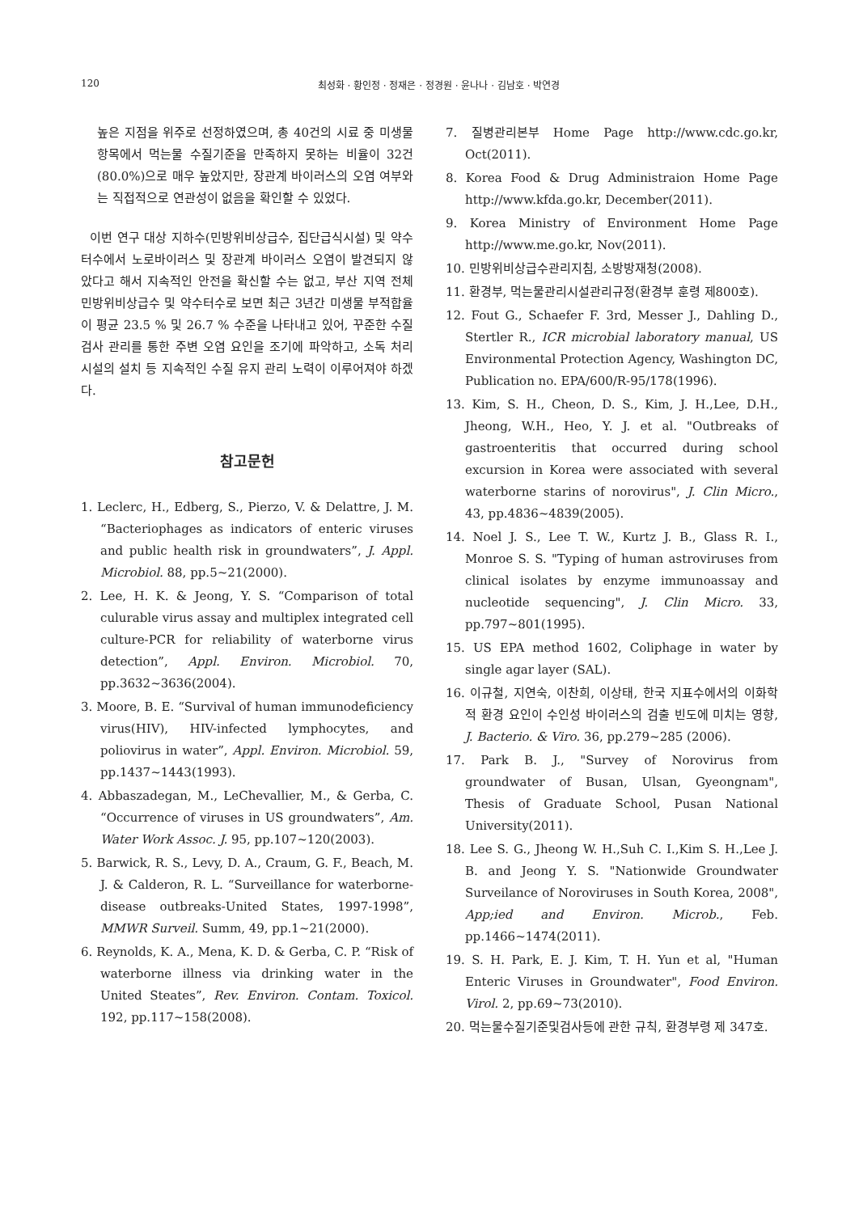120 최성화 · 황인정 · 정재은 · 정경원 · 윤나나 · 김남호 · 박연경
높은 지점을 위주로 선정하였으며, 총 40건의 시료 중 미생물 항목에서 먹는물 수질기준을 만족하지 못하는 비율이 32건(80.0%)으로 매우 높았지만, 장관계 바이러스의 오염 여부와는 직접적으로 연관성이 없음을 확인할 수 있었다.
이번 연구 대상 지하수(민방위비상급수, 집단급식시설) 및 약수터수에서 노로바이러스 및 장관계 바이러스 오염이 발견되지 않았다고 해서 지속적인 안전을 확신할 수는 없고, 부산 지역 전체 민방위비상급수 및 약수터수로 보면 최근 3년간 미생물 부적합율이 평균 23.5 % 및 26.7 % 수준을 나타내고 있어, 꾸준한 수질 검사 관리를 통한 주변 오염 요인을 조기에 파악하고, 소독 처리 시설의 설치 등 지속적인 수질 유지 관리 노력이 이루어져야 하겠다.
참고문헌
1. Leclerc, H., Edberg, S., Pierzo, V. & Delattre, J. M. “Bacteriophages as indicators of enteric viruses and public health risk in groundwaters”, J. Appl. Microbiol. 88, pp.5~21(2000).
2. Lee, H. K. & Jeong, Y. S. “Comparison of total culurable virus assay and multiplex integrated cell culture-PCR for reliability of waterborne virus detection”, Appl. Environ. Microbiol. 70, pp.3632~3636(2004).
3. Moore, B. E. “Survival of human immunodeficiency virus(HIV), HIV-infected lymphocytes, and poliovirus in water”, Appl. Environ. Microbiol. 59, pp.1437~1443(1993).
4. Abbaszadegan, M., LeChevallier, M., & Gerba, C. “Occurrence of viruses in US groundwaters”, Am. Water Work Assoc. J. 95, pp.107~120(2003).
5. Barwick, R. S., Levy, D. A., Craum, G. F., Beach, M. J. & Calderon, R. L. “Surveillance for waterborne-disease outbreaks-United States, 1997-1998”, MMWR Surveil. Summ, 49, pp.1~21(2000).
6. Reynolds, K. A., Mena, K. D. & Gerba, C. P. “Risk of waterborne illness via drinking water in the United Steates”, Rev. Environ. Contam. Toxicol. 192, pp.117~158(2008).
7. 질병관리본부 Home Page http://www.cdc.go.kr, Oct(2011).
8. Korea Food & Drug Administraion Home Page http://www.kfda.go.kr, December(2011).
9. Korea Ministry of Environment Home Page http://www.me.go.kr, Nov(2011).
10. 민방위비상급수관리지침, 소방방재청(2008).
11. 환경부, 먹는물관리시설관리규정(환경부 훈령 제800호).
12. Fout G., Schaefer F. 3rd, Messer J., Dahling D., Stertler R., ICR microbial laboratory manual, US Environmental Protection Agency, Washington DC, Publication no. EPA/600/R-95/178(1996).
13. Kim, S. H., Cheon, D. S., Kim, J. H.,Lee, D.H., Jheong, W.H., Heo, Y. J. et al. "Outbreaks of gastroenteritis that occurred during school excursion in Korea were associated with several waterborne starins of norovirus", J. Clin Micro., 43, pp.4836~4839(2005).
14. Noel J. S., Lee T. W., Kurtz J. B., Glass R. I., Monroe S. S. "Typing of human astroviruses from clinical isolates by enzyme immunoassay and nucleotide sequencing", J. Clin Micro. 33, pp.797~801(1995).
15. US EPA method 1602, Coliphage in water by single agar layer (SAL).
16. 이규철, 지연숙, 이찬희, 이상태, 한국 지표수에서의 이화학적 환경 요인이 수인성 바이러스의 검출 빈도에 미치는 영향, J. Bacterio. & Viro. 36, pp.279~285 (2006).
17. Park B. J., "Survey of Norovirus from groundwater of Busan, Ulsan, Gyeongnam", Thesis of Graduate School, Pusan National University(2011).
18. Lee S. G., Jheong W. H.,Suh C. I.,Kim S. H.,Lee J. B. and Jeong Y. S. "Nationwide Groundwater Surveilance of Noroviruses in South Korea, 2008", App;ied and Environ. Microb., Feb. pp.1466~1474(2011).
19. S. H. Park, E. J. Kim, T. H. Yun et al, "Human Enteric Viruses in Groundwater", Food Environ. Virol. 2, pp.69~73(2010).
20. 먹는물수질기준및검사등에 관한 규칙, 환경부령 제 347호.